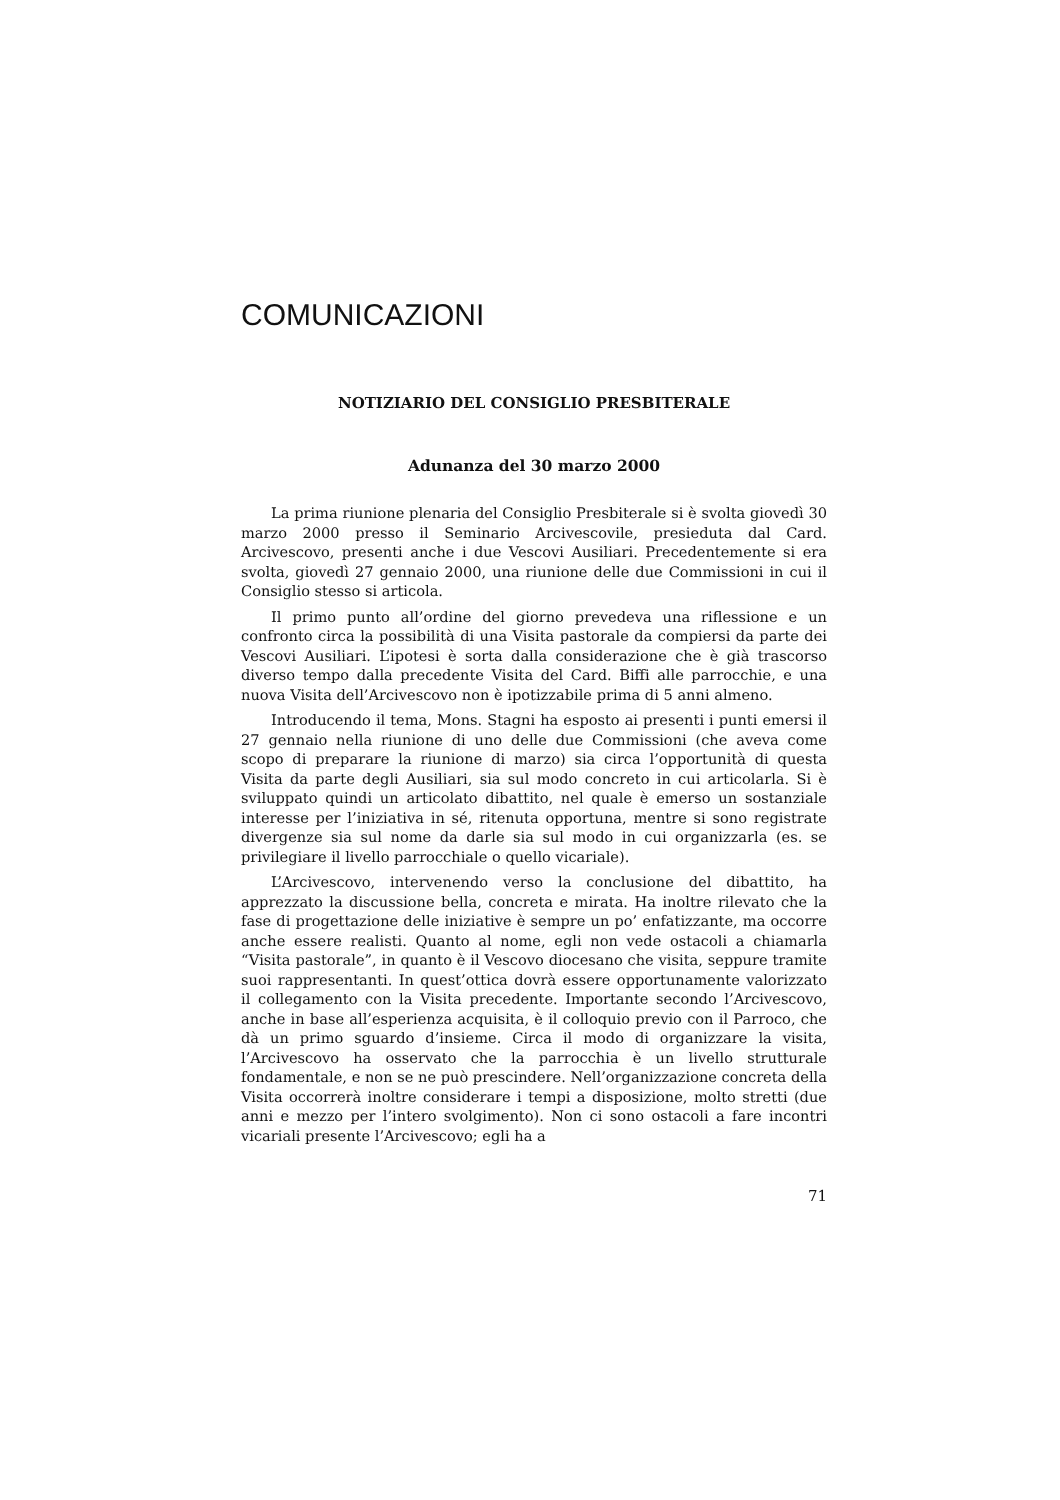COMUNICAZIONI
NOTIZIARIO DEL CONSIGLIO PRESBITERALE
Adunanza del 30 marzo 2000
La prima riunione plenaria del Consiglio Presbiterale si è svolta giovedì 30 marzo 2000 presso il Seminario Arcivescovile, presieduta dal Card. Arcivescovo, presenti anche i due Vescovi Ausiliari. Precedentemente si era svolta, giovedì 27 gennaio 2000, una riunione delle due Commissioni in cui il Consiglio stesso si articola.
Il primo punto all’ordine del giorno prevedeva una riflessione e un confronto circa la possibilità di una Visita pastorale da compiersi da parte dei Vescovi Ausiliari. L’ipotesi è sorta dalla considerazione che è già trascorso diverso tempo dalla precedente Visita del Card. Biffi alle parrocchie, e una nuova Visita dell’Arcivescovo non è ipotizzabile prima di 5 anni almeno.
Introducendo il tema, Mons. Stagni ha esposto ai presenti i punti emersi il 27 gennaio nella riunione di uno delle due Commissioni (che aveva come scopo di preparare la riunione di marzo) sia circa l’opportunità di questa Visita da parte degli Ausiliari, sia sul modo concreto in cui articolarla. Si è sviluppato quindi un articolato dibattito, nel quale è emerso un sostanziale interesse per l’iniziativa in sé, ritenuta opportuna, mentre si sono registrate divergenze sia sul nome da darle sia sul modo in cui organizzarla (es. se privilegiare il livello parrocchiale o quello vicariale).
L’Arcivescovo, intervenendo verso la conclusione del dibattito, ha apprezzato la discussione bella, concreta e mirata. Ha inoltre rilevato che la fase di progettazione delle iniziative è sempre un po’ enfatizzante, ma occorre anche essere realisti. Quanto al nome, egli non vede ostacoli a chiamarla “Visita pastorale”, in quanto è il Vescovo diocesano che visita, seppure tramite suoi rappresentanti. In quest’ottica dovrà essere opportunamente valorizzato il collegamento con la Visita precedente. Importante secondo l’Arcivescovo, anche in base all’esperienza acquisita, è il colloquio previo con il Parroco, che dà un primo sguardo d’insieme. Circa il modo di organizzare la visita, l’Arcivescovo ha osservato che la parrocchia è un livello strutturale fondamentale, e non se ne può prescindere. Nell’organizzazione concreta della Visita occorrerà inoltre considerare i tempi a disposizione, molto stretti (due anni e mezzo per l’intero svolgimento). Non ci sono ostacoli a fare incontri vicariali presente l’Arcivescovo; egli ha a
71